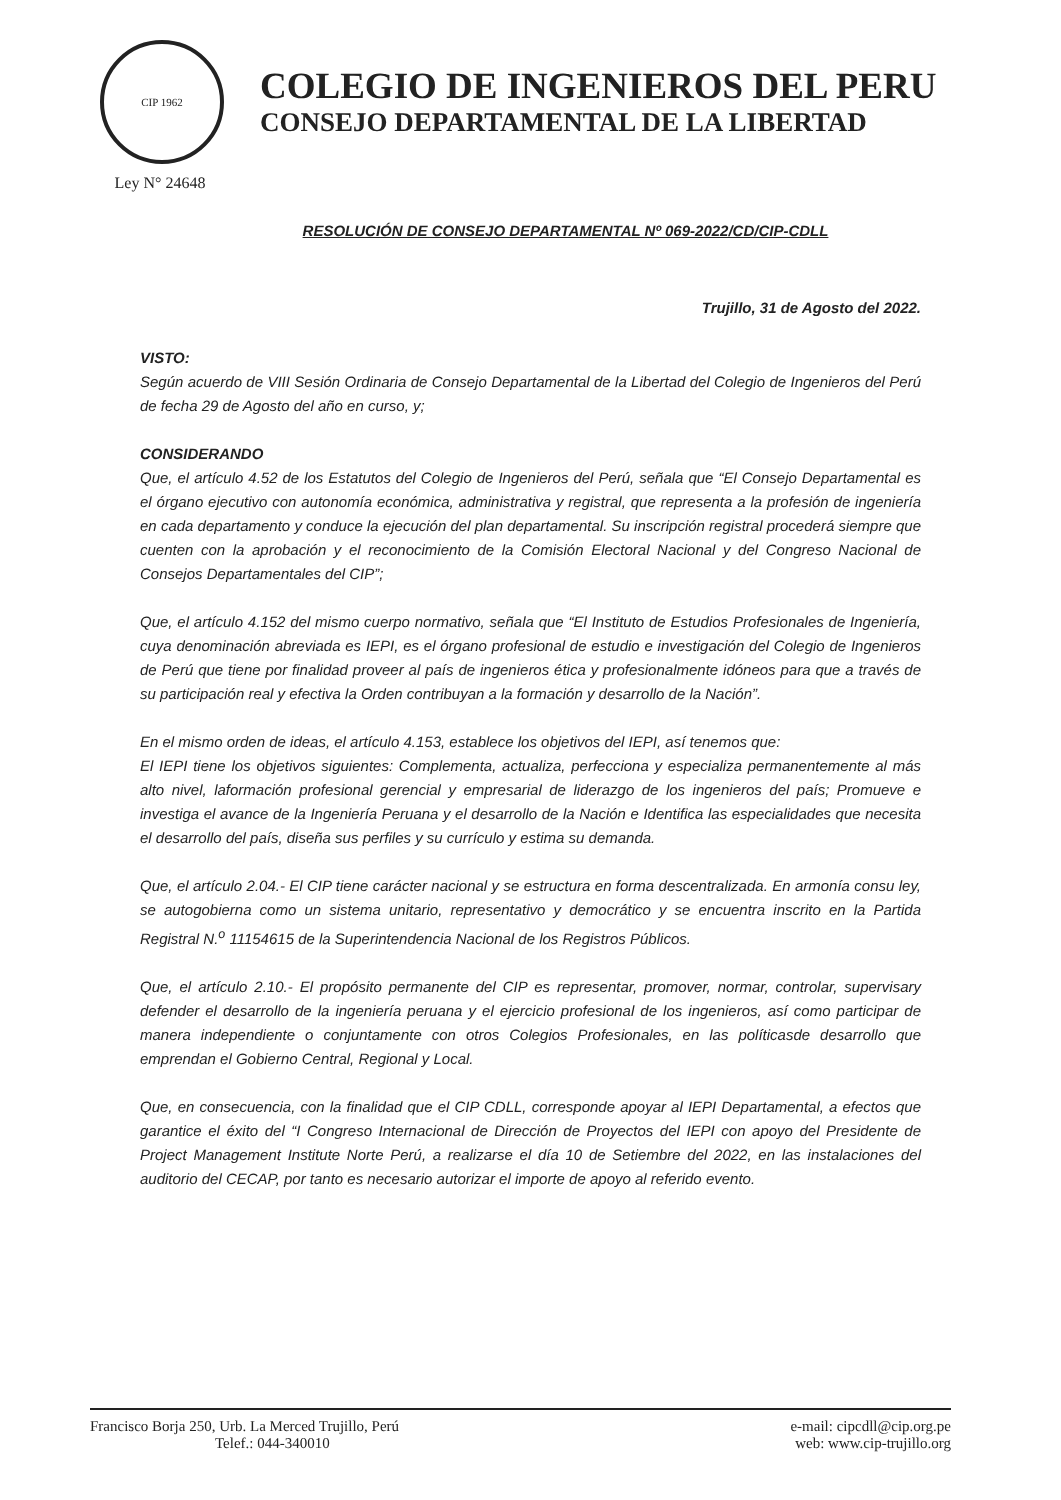CIP 1962
Ley N° 24648
COLEGIO DE INGENIEROS DEL PERU
CONSEJO DEPARTAMENTAL DE LA LIBERTAD
RESOLUCIÓN DE CONSEJO DEPARTAMENTAL Nº 069-2022/CD/CIP-CDLL
Trujillo, 31 de Agosto del 2022.
VISTO:
Según acuerdo de VIII Sesión Ordinaria de Consejo Departamental de la Libertad del Colegio de Ingenieros del Perú de fecha 29 de Agosto del año en curso, y;
CONSIDERANDO
Que, el artículo 4.52 de los Estatutos del Colegio de Ingenieros del Perú, señala que “El Consejo Departamental es el órgano ejecutivo con autonomía económica, administrativa y registral, que representa a la profesión de ingeniería en cada departamento y conduce la ejecución del plan departamental. Su inscripción registral procederá siempre que cuenten con la aprobación y el reconocimiento de la Comisión Electoral Nacional y del Congreso Nacional de Consejos Departamentales del CIP”;
Que, el artículo 4.152 del mismo cuerpo normativo, señala que “El Instituto de Estudios Profesionales de Ingeniería, cuya denominación abreviada es IEPI, es el órgano profesional de estudio e investigación del Colegio de Ingenieros de Perú que tiene por finalidad proveer al país de ingenieros ética y profesionalmente idóneos para que a través de su participación real y efectiva la Orden contribuyan a la formación y desarrollo de la Nación”.
En el mismo orden de ideas, el artículo 4.153, establece los objetivos del IEPI, así tenemos que:
El IEPI tiene los objetivos siguientes: Complementa, actualiza, perfecciona y especializa permanentemente al más alto nivel, laformación profesional gerencial y empresarial de liderazgo de los ingenieros del país; Promueve e investiga el avance de la Ingeniería Peruana y el desarrollo de la Nación e Identifica las especialidades que necesita el desarrollo del país, diseña sus perfiles y su currículo y estima su demanda.
Que, el artículo 2.04.- El CIP tiene carácter nacional y se estructura en forma descentralizada. En armonía consu ley, se autogobierna como un sistema unitario, representativo y democrático y se encuentra inscrito en la Partida Registral N.<sup>o</sup> 11154615 de la Superintendencia Nacional de los Registros Públicos.
Que, el artículo 2.10.- El propósito permanente del CIP es representar, promover, normar, controlar, supervisary defender el desarrollo de la ingeniería peruana y el ejercicio profesional de los ingenieros, así como participar de manera independiente o conjuntamente con otros Colegios Profesionales, en las políticasde desarrollo que emprendan el Gobierno Central, Regional y Local.
Que, en consecuencia, con la finalidad que el CIP CDLL, corresponde apoyar al IEPI Departamental, a efectos que garantice el éxito del “I Congreso Internacional de Dirección de Proyectos del IEPI con apoyo del Presidente de Project Management Institute Norte Perú, a realizarse el día 10 de Setiembre del 2022, en las instalaciones del auditorio del CECAP, por tanto es necesario autorizar el importe de apoyo al referido evento.
Francisco Borja 250, Urb. La Merced Trujillo, Perú
Telef.: 044-340010
e-mail: cipcdll@cip.org.pe
web: www.cip-trujillo.org